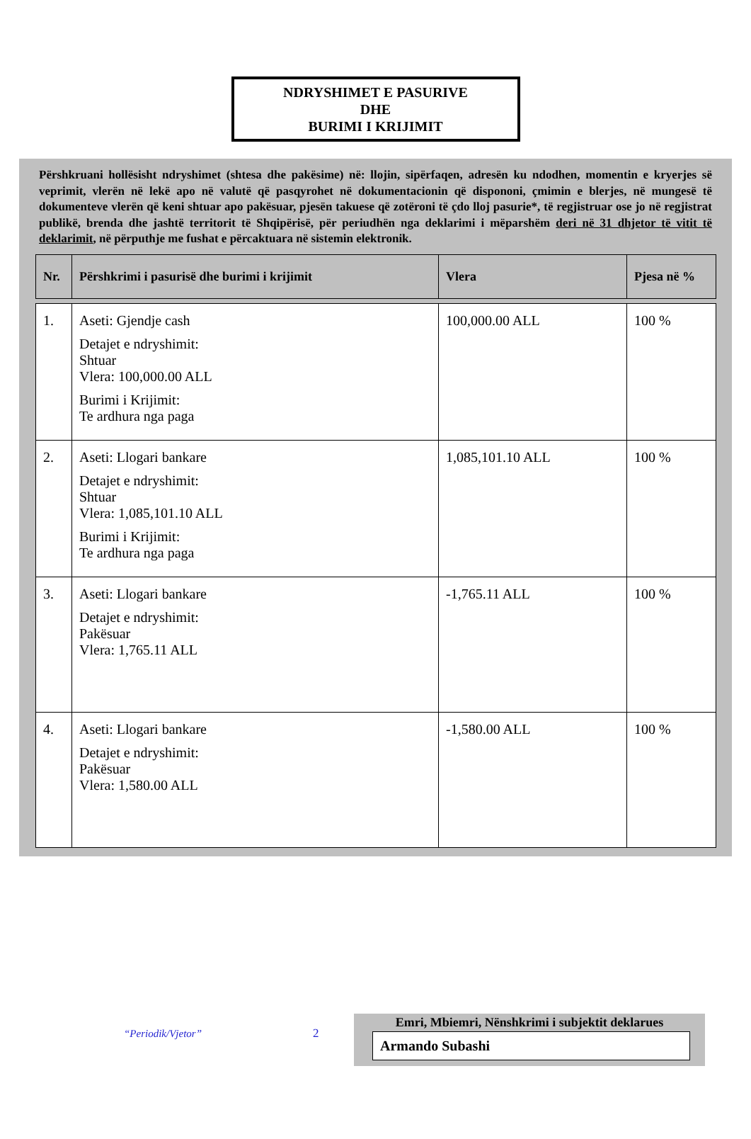NDRYSHIMET E PASURIVE
DHE
BURIMI I KRIJIMIT
Përshkruani hollësisht ndryshimet (shtesa dhe pakësime) në: llojin, sipërfaqen, adresën ku ndodhen, momentin e kryerjes së veprimit, vlerën në lekë apo në valutë që pasqyrohet në dokumentacionin që dispononi, çmimin e blerjes, në mungesë të dokumenteve vlerën që keni shtuar apo pakësuar, pjesën takuese që zotëroni të çdo lloj pasurie*, të regjistruar ose jo në regjistrat publikë, brenda dhe jashtë territorit të Shqipërisë, për periudhën nga deklarimi i mëparshëm deri në 31 dhjetor të vitit të deklarimit, në përputhje me fushat e përcaktuara në sistemin elektronik.
| Nr. | Përshkrimi i pasurisë dhe burimi i krijimit | Vlera | Pjesa në % |
| --- | --- | --- | --- |
| 1. | Aseti: Gjendje cash Detajet e ndryshimit: Shtuar Vlera: 100,000.00 ALL Burimi i Krijimit: Te ardhura nga paga | 100,000.00 ALL | 100 % |
| 2. | Aseti: Llogari bankare Detajet e ndryshimit: Shtuar Vlera: 1,085,101.10 ALL Burimi i Krijimit: Te ardhura nga paga | 1,085,101.10 ALL | 100 % |
| 3. | Aseti: Llogari bankare Detajet e ndryshimit: Pakësuar Vlera: 1,765.11 ALL | -1,765.11 ALL | 100 % |
| 4. | Aseti: Llogari bankare Detajet e ndryshimit: Pakësuar Vlera: 1,580.00 ALL | -1,580.00 ALL | 100 % |
“Periodik/Vjetor” 2
Emri, Mbiemri, Nënshkrimi i subjektit deklarues
Armando Subashi